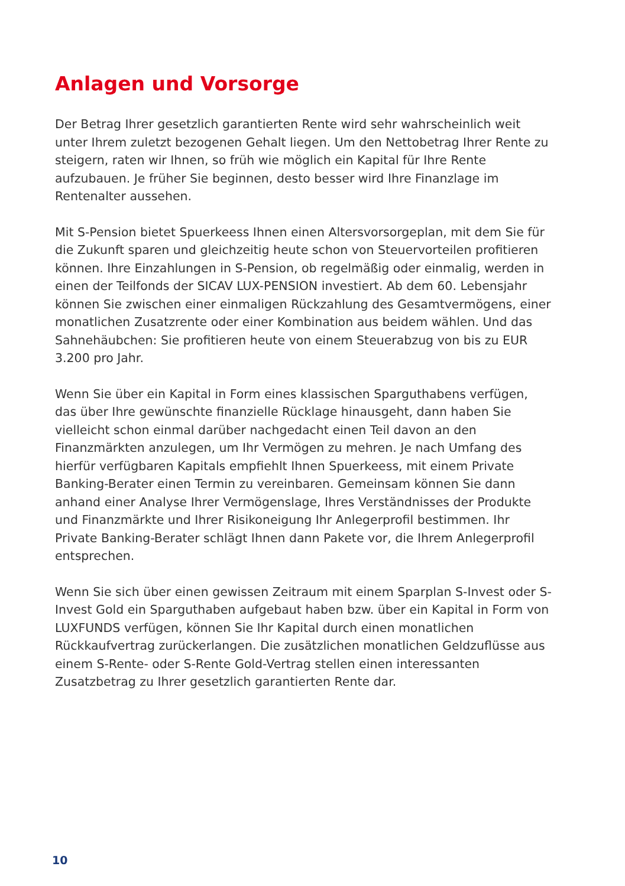Anlagen und Vorsorge
Der Betrag Ihrer gesetzlich garantierten Rente wird sehr wahrscheinlich weit unter Ihrem zuletzt bezogenen Gehalt liegen. Um den Nettobetrag Ihrer Rente zu steigern, raten wir Ihnen, so früh wie möglich ein Kapital für Ihre Rente aufzubauen. Je früher Sie beginnen, desto besser wird Ihre Finanzlage im Rentenalter aussehen.
Mit S-Pension bietet Spuerkeess Ihnen einen Altersvorsorgeplan, mit dem Sie für die Zukunft sparen und gleichzeitig heute schon von Steuervorteilen profitieren können. Ihre Einzahlungen in S-Pension, ob regelmäßig oder einmalig, werden in einen der Teilfonds der SICAV LUX-PENSION investiert. Ab dem 60. Lebensjahr können Sie zwischen einer einmaligen Rückzahlung des Gesamtvermögens, einer monatlichen Zusatzrente oder einer Kombination aus beidem wählen. Und das Sahnehäubchen: Sie profitieren heute von einem Steuerabzug von bis zu EUR 3.200 pro Jahr.
Wenn Sie über ein Kapital in Form eines klassischen Sparguthabens verfügen, das über Ihre gewünschte finanzielle Rücklage hinausgeht, dann haben Sie vielleicht schon einmal darüber nachgedacht einen Teil davon an den Finanzmärkten anzulegen, um Ihr Vermögen zu mehren. Je nach Umfang des hierfür verfügbaren Kapitals empfiehlt Ihnen Spuerkeess, mit einem Private Banking-Berater einen Termin zu vereinbaren. Gemeinsam können Sie dann anhand einer Analyse Ihrer Vermögenslage, Ihres Verständnisses der Produkte und Finanzmärkte und Ihrer Risikoneigung Ihr Anlegerprofil bestimmen. Ihr Private Banking-Berater schlägt Ihnen dann Pakete vor, die Ihrem Anlegerprofil entsprechen.
Wenn Sie sich über einen gewissen Zeitraum mit einem Sparplan S-Invest oder S-Invest Gold ein Sparguthaben aufgebaut haben bzw. über ein Kapital in Form von LUXFUNDS verfügen, können Sie Ihr Kapital durch einen monatlichen Rückkaufvertrag zurückerlangen. Die zusätzlichen monatlichen Geldzuflüsse aus einem S-Rente- oder S-Rente Gold-Vertrag stellen einen interessanten Zusatzbetrag zu Ihrer gesetzlich garantierten Rente dar.
10